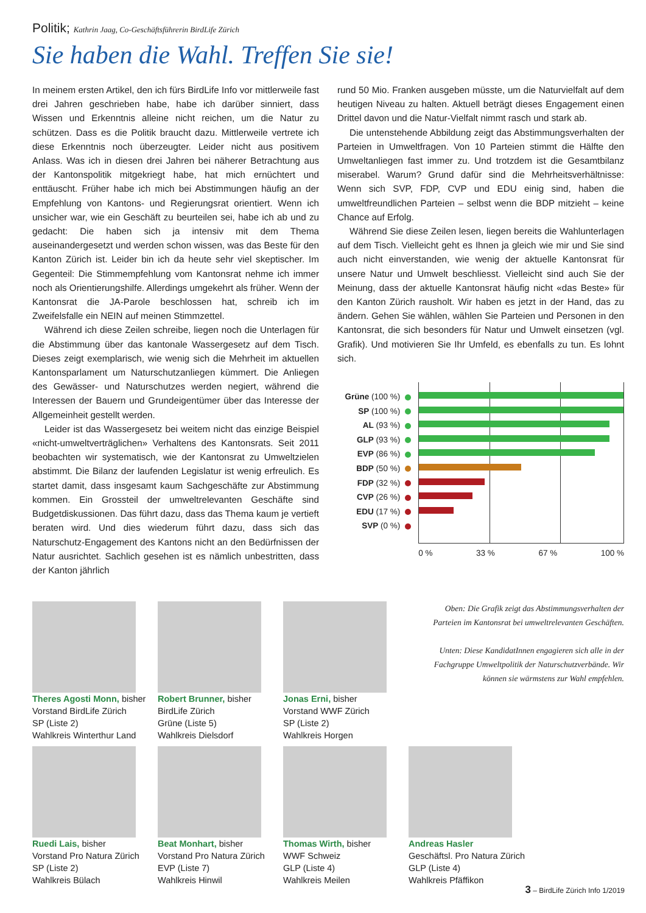Politik; Kathrin Jaag, Co-Geschäftsführerin BirdLife Zürich
Sie haben die Wahl. Treffen Sie sie!
In meinem ersten Artikel, den ich fürs BirdLife Info vor mittlerweile fast drei Jahren geschrieben habe, habe ich darüber sinniert, dass Wissen und Erkenntnis alleine nicht reichen, um die Natur zu schützen. Dass es die Politik braucht dazu. Mittlerweile vertrete ich diese Erkenntnis noch überzeugter. Leider nicht aus positivem Anlass. Was ich in diesen drei Jahren bei näherer Betrachtung aus der Kantonspolitik mitgekriegt habe, hat mich ernüchtert und enttäuscht. Früher habe ich mich bei Abstimmungen häufig an der Empfehlung von Kantons- und Regierungsrat orientiert. Wenn ich unsicher war, wie ein Geschäft zu beurteilen sei, habe ich ab und zu gedacht: Die haben sich ja intensiv mit dem Thema auseinandergesetzt und werden schon wissen, was das Beste für den Kanton Zürich ist. Leider bin ich da heute sehr viel skeptischer. Im Gegenteil: Die Stimmempfehlung vom Kantonsrat nehme ich immer noch als Orientierungshilfe. Allerdings umgekehrt als früher. Wenn der Kantonsrat die JA-Parole beschlossen hat, schreib ich im Zweifelsfalle ein NEIN auf meinen Stimmzettel.
Während ich diese Zeilen schreibe, liegen noch die Unterlagen für die Abstimmung über das kantonale Wassergesetz auf dem Tisch. Dieses zeigt exemplarisch, wie wenig sich die Mehrheit im aktuellen Kantonsparlament um Naturschutzanliegen kümmert. Die Anliegen des Gewässer- und Naturschutzes werden negiert, während die Interessen der Bauern und Grundeigentümer über das Interesse der Allgemeinheit gestellt werden.
Leider ist das Wassergesetz bei weitem nicht das einzige Beispiel «nicht-umweltverträglichen» Verhaltens des Kantonsrats. Seit 2011 beobachten wir systematisch, wie der Kantonsrat zu Umweltzielen abstimmt. Die Bilanz der laufenden Legislatur ist wenig erfreulich. Es startet damit, dass insgesamt kaum Sachgeschäfte zur Abstimmung kommen. Ein Grossteil der umweltrelevanten Geschäfte sind Budgetdiskussionen. Das führt dazu, dass das Thema kaum je vertieft beraten wird. Und dies wiederum führt dazu, dass sich das Naturschutz-Engagement des Kantons nicht an den Bedürfnissen der Natur ausrichtet. Sachlich gesehen ist es nämlich unbestritten, dass der Kanton jährlich
rund 50 Mio. Franken ausgeben müsste, um die Naturvielfalt auf dem heutigen Niveau zu halten. Aktuell beträgt dieses Engagement einen Drittel davon und die Natur-Vielfalt nimmt rasch und stark ab.
Die untenstehende Abbildung zeigt das Abstimmungsverhalten der Parteien in Umweltfragen. Von 10 Parteien stimmt die Hälfte den Umweltanliegen fast immer zu. Und trotzdem ist die Gesamtbilanz miserabel. Warum? Grund dafür sind die Mehrheitsverhältnisse: Wenn sich SVP, FDP, CVP und EDU einig sind, haben die umweltfreundlichen Parteien – selbst wenn die BDP mitzieht – keine Chance auf Erfolg.
Während Sie diese Zeilen lesen, liegen bereits die Wahlunterlagen auf dem Tisch. Vielleicht geht es Ihnen ja gleich wie mir und Sie sind auch nicht einverstanden, wie wenig der aktuelle Kantonsrat für unsere Natur und Umwelt beschliesst. Vielleicht sind auch Sie der Meinung, dass der aktuelle Kantonsrat häufig nicht «das Beste» für den Kanton Zürich rausholt. Wir haben es jetzt in der Hand, das zu ändern. Gehen Sie wählen, wählen Sie Parteien und Personen in den Kantonsrat, die sich besonders für Natur und Umwelt einsetzen (vgl. Grafik). Und motivieren Sie Ihr Umfeld, es ebenfalls zu tun. Es lohnt sich.
Grüne (100 %)
SP (100 %)
AL (93 %)
GLP (93 %)
EVP (86 %)
BDP (50 %)
FDP (32 %)
CVP (26 %)
EDU (17 %)
SVP (0 %)
0 % 33 % 67 % 100 %
Theres Agosti Monn, bisher
Vorstand BirdLife Zürich
SP (Liste 2)
Wahlkreis Winterthur Land
Robert Brunner, bisher
BirdLife Zürich
Grüne (Liste 5)
Wahlkreis Dielsdorf
Jonas Erni, bisher
Vorstand WWF Zürich
SP (Liste 2)
Wahlkreis Horgen
Oben: Die Grafik zeigt das Abstimmungsverhalten der Parteien im Kantonsrat bei umweltrelevanten Geschäften.
Unten: Diese KandidatInnen engagieren sich alle in der Fachgruppe Umweltpolitik der Naturschutzverbände. Wir können sie wärmstens zur Wahl empfehlen.
Ruedi Lais, bisher
Vorstand Pro Natura Zürich
SP (Liste 2)
Wahlkreis Bülach
Beat Monhart, bisher
Vorstand Pro Natura Zürich
EVP (Liste 7)
Wahlkreis Hinwil
Thomas Wirth, bisher
WWF Schweiz
GLP (Liste 4)
Wahlkreis Meilen
Andreas Hasler
Geschäftsl. Pro Natura Zürich
GLP (Liste 4)
Wahlkreis Pfäffikon
3 – BirdLife Zürich Info 1/2019